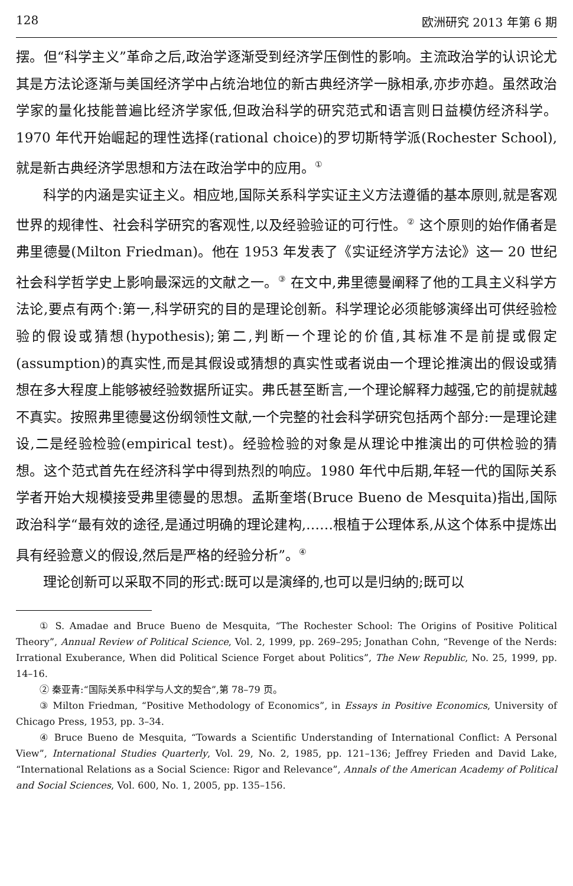128 欧洲研究 2013 年第 6 期
摆。但“科学主义”革命之后,政治学逐渐受到经济学压倒性的影响。主流政治学的认识论尤其是方法论逐渐与美国经济学中占统治地位的新古典经济学一脉相承,亦步亦趋。虽然政治学家的量化技能普遍比经济学家低,但政治科学的研究范式和语言则日益模仿经济科学。1970 年代开始崛起的理性选择(rational choice)的罗切斯特学派(Rochester School),就是新古典经济学思想和方法在政治学中的应用。<sup>①</sup>
科学的内涵是实证主义。相应地,国际关系科学实证主义方法遵循的基本原则,就是客观世界的规律性、社会科学研究的客观性,以及经验验证的可行性。<sup>②</sup> 这个原则的始作俑者是弗里德曼(Milton Friedman)。他在 1953 年发表了《实证经济学方法论》这一 20 世纪社会科学哲学史上影响最深远的文献之一。<sup>③</sup> 在文中,弗里德曼阐释了他的工具主义科学方法论,要点有两个:第一,科学研究的目的是理论创新。科学理论必须能够演绎出可供经验检验的假设或猜想(hypothesis);第二,判断一个理论的价值,其标准不是前提或假定(assumption)的真实性,而是其假设或猜想的真实性或者说由一个理论推演出的假设或猜想在多大程度上能够被经验数据所证实。弗氏甚至断言,一个理论解释力越强,它的前提就越不真实。按照弗里德曼这份纲领性文献,一个完整的社会科学研究包括两个部分:一是理论建设,二是经验检验(empirical test)。经验检验的对象是从理论中推演出的可供检验的猜想。这个范式首先在经济科学中得到热烈的响应。1980 年代中后期,年轻一代的国际关系学者开始大规模接受弗里德曼的思想。孟斯奎塔(Bruce Bueno de Mesquita)指出,国际政治科学“最有效的途径,是通过明确的理论建构,……根植于公理体系,从这个体系中提炼出具有经验意义的假设,然后是严格的经验分析”。<sup>④</sup>
理论创新可以采取不同的形式:既可以是演绎的,也可以是归纳的;既可以
① S. Amadae and Bruce Bueno de Mesquita, “The Rochester School: The Origins of Positive Political Theory”, Annual Review of Political Science, Vol. 2, 1999, pp. 269–295; Jonathan Cohn, “Revenge of the Nerds: Irrational Exuberance, When did Political Science Forget about Politics”, The New Republic, No. 25, 1999, pp. 14–16.
② 秦亚青:“国际关系中科学与人文的契合”,第 78–79 页。
③ Milton Friedman, “Positive Methodology of Economics”, in Essays in Positive Economics, University of Chicago Press, 1953, pp. 3–34.
④ Bruce Bueno de Mesquita, “Towards a Scientific Understanding of International Conflict: A Personal View”, International Studies Quarterly, Vol. 29, No. 2, 1985, pp. 121–136; Jeffrey Frieden and David Lake, “International Relations as a Social Science: Rigor and Relevance”, Annals of the American Academy of Political and Social Sciences, Vol. 600, No. 1, 2005, pp. 135–156.